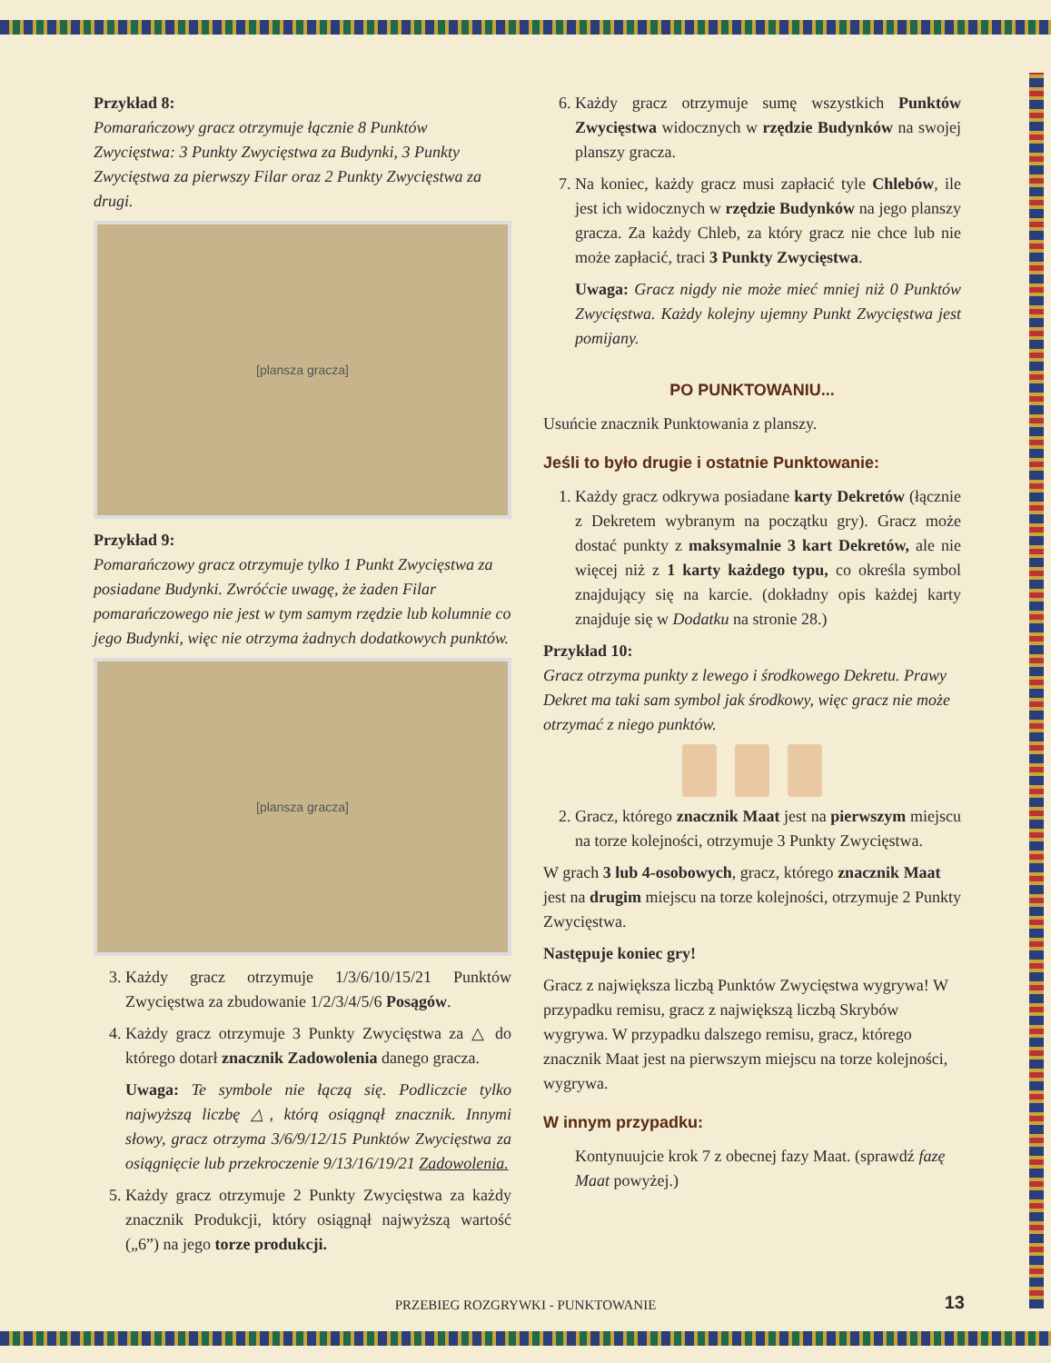Przykład 8:
Pomarańczowy gracz otrzymuje łącznie 8 Punktów Zwycięstwa: 3 Punkty Zwycięstwa za Budynki, 3 Punkty Zwycięstwa za pierwszy Filar oraz 2 Punkty Zwycięstwa za drugi.
[plansza gracza]
Przykład 9:
Pomarańczowy gracz otrzymuje tylko 1 Punkt Zwycięstwa za posiadane Budynki. Zwróćcie uwagę, że żaden Filar pomarańczowego nie jest w tym samym rzędzie lub kolumnie co jego Budynki, więc nie otrzyma żadnych dodatkowych punktów.
[plansza gracza]
3. Każdy gracz otrzymuje 1/3/6/10/15/21 Punktów Zwycięstwa za zbudowanie 1/2/3/4/5/6 Posągów.
4. Każdy gracz otrzymuje 3 Punkty Zwycięstwa za △ do którego dotarł znacznik Zadowolenia danego gracza.
Uwaga: Te symbole nie łączą się. Podliczcie tylko najwyższą liczbę △, którą osiągnął znacznik. Innymi słowy, gracz otrzyma 3/6/9/12/15 Punktów Zwycięstwa za osiągnięcie lub przekroczenie 9/13/16/19/21 Zadowolenia.
5. Każdy gracz otrzymuje 2 Punkty Zwycięstwa za każdy znacznik Produkcji, który osiągnął najwyższą wartość („6”) na jego torze produkcji.
6. Każdy gracz otrzymuje sumę wszystkich Punktów Zwycięstwa widocznych w rzędzie Budynków na swojej planszy gracza.
7. Na koniec, każdy gracz musi zapłacić tyle Chlebów, ile jest ich widocznych w rzędzie Budynków na jego planszy gracza. Za każdy Chleb, za który gracz nie chce lub nie może zapłacić, traci 3 Punkty Zwycięstwa.
Uwaga: Gracz nigdy nie może mieć mniej niż 0 Punktów Zwycięstwa. Każdy kolejny ujemny Punkt Zwycięstwa jest pomijany.
PO PUNKTOWANIU...
Usuńcie znacznik Punktowania z planszy.
Jeśli to było drugie i ostatnie Punktowanie:
1. Każdy gracz odkrywa posiadane karty Dekretów (łącznie z Dekretem wybranym na początku gry). Gracz może dostać punkty z maksymalnie 3 kart Dekretów, ale nie więcej niż z 1 karty każdego typu, co określa symbol znajdujący się na karcie. (dokładny opis każdej karty znajduje się w Dodatku na stronie 28.)
Przykład 10:
Gracz otrzyma punkty z lewego i środkowego Dekretu. Prawy Dekret ma taki sam symbol jak środkowy, więc gracz nie może otrzymać z niego punktów.
2. Gracz, którego znacznik Maat jest na pierwszym miejscu na torze kolejności, otrzymuje 3 Punkty Zwycięstwa.
W grach 3 lub 4-osobowych, gracz, którego znacznik Maat jest na drugim miejscu na torze kolejności, otrzymuje 2 Punkty Zwycięstwa.
Następuje koniec gry!
Gracz z największa liczbą Punktów Zwycięstwa wygrywa! W przypadku remisu, gracz z największą liczbą Skrybów wygrywa. W przypadku dalszego remisu, gracz, którego znacznik Maat jest na pierwszym miejscu na torze kolejności, wygrywa.
W innym przypadku:
Kontynuujcie krok 7 z obecnej fazy Maat. (sprawdź fazę Maat powyżej.)
PRZEBIEG ROZGRYWKI - PUNKTOWANIE 13